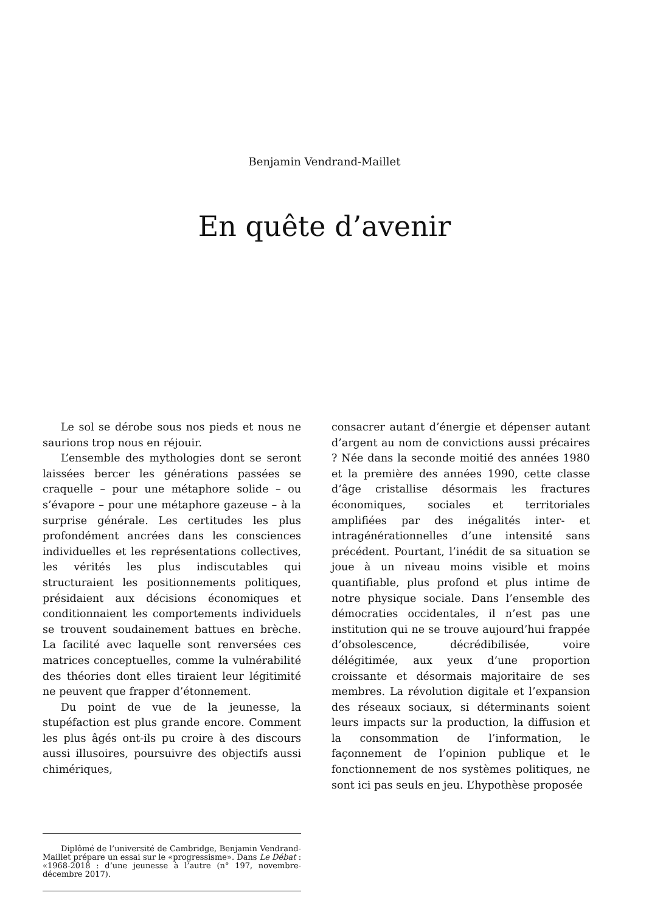Benjamin Vendrand-Maillet
En quête d’avenir
Le sol se dérobe sous nos pieds et nous ne saurions trop nous en réjouir.
L’ensemble des mythologies dont se seront laissées bercer les générations passées se craquelle – pour une métaphore solide – ou s’évapore – pour une métaphore gazeuse – à la surprise générale. Les certitudes les plus profondément ancrées dans les consciences individuelles et les représentations collectives, les vérités les plus indiscutables qui structuraient les positionnements politiques, présidaient aux décisions économiques et conditionnaient les comportements individuels se trouvent soudainement battues en brèche. La facilité avec laquelle sont renversées ces matrices conceptuelles, comme la vulnérabilité des théories dont elles tiraient leur légitimité ne peuvent que frapper d’étonnement.
Du point de vue de la jeunesse, la stupéfaction est plus grande encore. Comment les plus âgés ont-ils pu croire à des discours aussi illusoires, poursuivre des objectifs aussi chimériques,
consacrer autant d’énergie et dépenser autant d’argent au nom de convictions aussi précaires ? Née dans la seconde moitié des années 1980 et la première des années 1990, cette classe d’âge cristallise désormais les fractures économiques, sociales et territoriales amplifiées par des inégalités inter- et intragénérationnelles d’une intensité sans précédent. Pourtant, l’inédit de sa situation se joue à un niveau moins visible et moins quantifiable, plus profond et plus intime de notre physique sociale. Dans l’ensemble des démocraties occidentales, il n’est pas une institution qui ne se trouve aujourd’hui frappée d’obsolescence, décrédibilisée, voire délégitimée, aux yeux d’une proportion croissante et désormais majoritaire de ses membres. La révolution digitale et l’expansion des réseaux sociaux, si déterminants soient leurs impacts sur la production, la diffusion et la consommation de l’information, le façonnement de l’opinion publique et le fonctionnement de nos systèmes politiques, ne sont ici pas seuls en jeu. L’hypothèse proposée
Diplômé de l’université de Cambridge, Benjamin Vendrand-Maillet prépare un essai sur le «progressisme». Dans Le Débat : «1968-2018 : d’une jeunesse à l’autre (n° 197, novembre-décembre 2017).